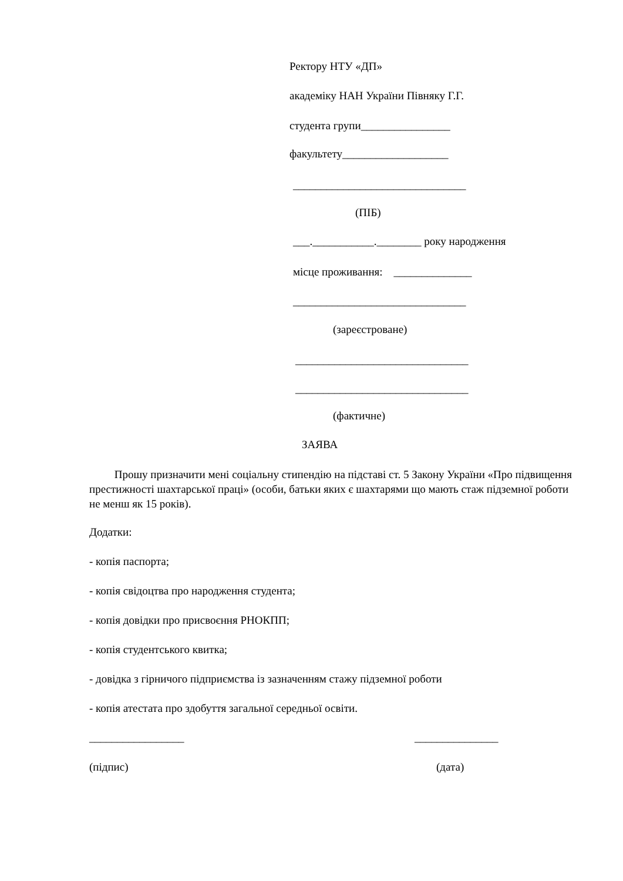Ректору НТУ «ДП»
академіку НАН України Півняку Г.Г.
студента групи________________
факультету___________________
_______________________________
(ПІБ)
___.___________.________ року народження
місце проживання: ______________
_______________________________
(зареєстроване)
_______________________________
_______________________________
(фактичне)
ЗАЯВА
Прошу призначити мені соціальну стипендію на підставі ст. 5 Закону України «Про підвищення престижності шахтарської праці» (особи, батьки яких є шахтарями що мають стаж підземної роботи не менш як 15 років).
Додатки:
- копія паспорта;
- копія свідоцтва про народження студента;
- копія довідки про присвоєння РНОКПП;
- копія студентського квитка;
- довідка з гірничого підприємства із зазначенням стажу підземної роботи
- копія атестата про здобуття загальної середньої освіти.
_________________
_______________
(підпис)
(дата)